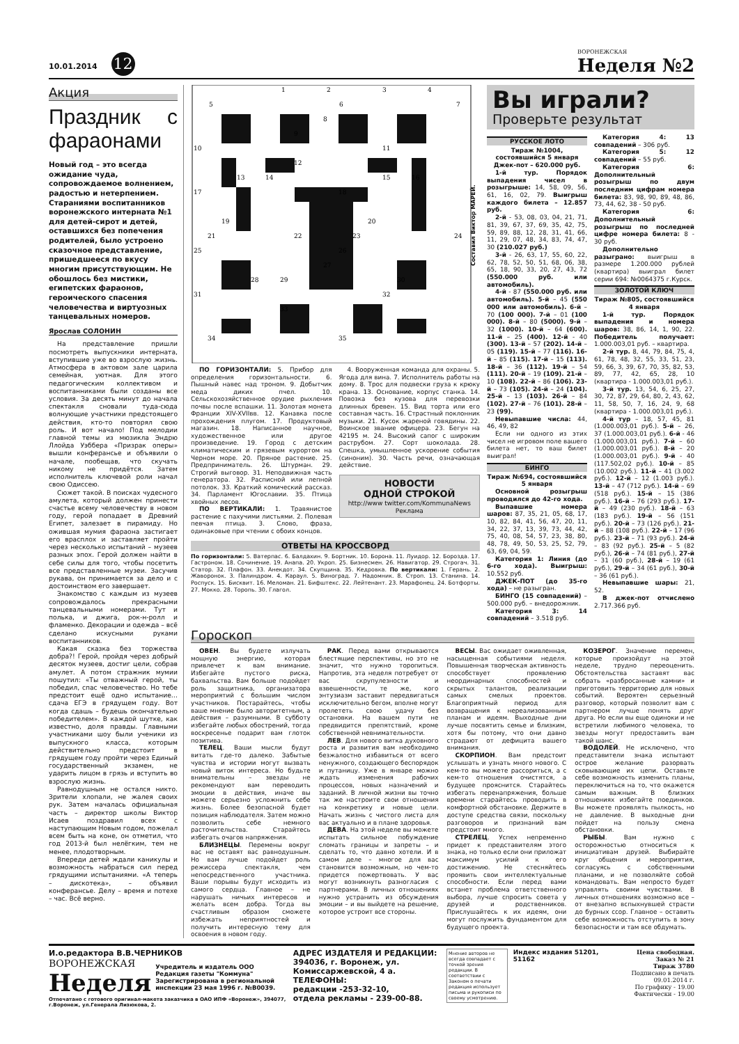10.01.2014 12
ВОРОНЕЖСКАЯ
Неделя №2
Акция
Праздник с фараонами
Новый год – это всегда ожидание чуда, сопровождаемое волнением, радостью и нетерпением. Стараниями воспитанников воронежского интерната №1 для детей-сирот и детей, оставшихся без попечения родителей, было устроено сказочное представление, пришедшееся по вкусу многим присутствующим. Не обошлось без мистики, египетских фараонов, героического спасения человечества и виртуозных танцевальных номеров.
Ярослав СОЛОНИН
На представление пришли посмотреть выпускники интерната, вступившие уже во взрослую жизнь. Атмосфера в актовом зале царила семейная, уютная. Для этого педагогическим коллективом и воспитанниками были созданы все условия. За десять минут до начала спектакля сновали туда-сюда волнующие участники предстоящего действия, кто-то повторял свою роль. И вот начало! Под мелодии главной темы из мюзикла Эндрю Ллойда Уэббера «Призрак оперы» вышли конферансье и объявили о начале, пообещав, что скучать никому не придётся. Затем исполнитель ключевой роли начал свою Одиссею.
Сюжет такой. В поисках чудесного амулета, который должен принести счастье всему человечеству в новом году, герой попадает в Древний Египет, залезает в пирамиду. Но ожившая мумия фараона застигает его врасплох и заставляет пройти через несколько испытаний – музеев разных эпох. Герой должен найти в себе силы для того, чтобы посетить все представленные музеи. Засучив рукава, он принимается за дело и с достоинством его завершает.
Знакомство с каждым из музеев сопровождалось прекрасными танцевальными номерами. Тут и полька, и джига, рок-н-ролл и фламенко. Декорации и одежда – всё сделано искусными руками воспитанников.
Какая сказка без торжества добра?! Герой, пройдя через добрый десяток музеев, достиг цели, собрав амулет. А потом стражник мумии пошутил: «Ты отважный герой, ты победил, спас человечество. Но тебе предстоит ещё одно испытание… сдача ЕГЭ в грядущем году. Вот когда сдашь – будешь окончательно победителем». В каждой шутке, как известно, доля правды. Главными участниками шоу были ученики из выпускного класса, которым действительно предстоит в грядущем году пройти через Единый государственный экзамен, не ударить лицом в грязь и вступить во взрослую жизнь.
Равнодушным не остался никто. Зрители хлопали, не жалея своих рук. Затем началась официальная часть – директор школы Виктор Исаев поздравил всех с наступающим Новым годом, пожелал всем быть на коне, он отметил, что год 2013-й был нелёгким, тем не менее, плодотворным.
Впереди детей ждали каникулы и возможность набраться сил перед грядущими испытаниями. «А теперь – дискотека», – объявил конферансье. Делу – время и потехе – час. Всё верно.
1
2
3
4
5
6
7
8
9
10
11
12
13
14
15
16
17
18
19
20
21
22
23
24
25
26
27
28
29
30
31
32
33
34
35
Составил Виктор МАРЕЙ.
ПО ГОРИЗОНТАЛИ: 5. Прибор для определения горизонтальности. 6. Пышный навес над троном. 9. Добытчик меда диких пчел. 10. Сельскохозяйственное орудие рыхления почвы после вспашки. 11. Золотая монета Франции XIV-XVIIвв. 12. Канавка после прохождения плугом. 17. Продуктовый магазин. 18. Написанное научное, художественное или другое произведение. 19. Город с детским климатическим и грязевым курортом на Черном море. 20. Пряное растение. 25. Предприниматель. 26. Штурман. 29. Строгий выговор. 31. Неподвижная часть генератора. 32. Расписной или лепной потолок. 33. Краткий комический рассказ. 34. Парламент Югославии. 35. Птица хвойных лесов.
ПО ВЕРТИКАЛИ: 1. Травянистое растение с пахучими листьями. 2. Полевая певчая птица. 3. Слово, фраза, одинаковые при чтении с обоих концов.
4. Вооруженная команда для охраны. 5. Ягода для вина. 7. Исполнитель работы на дому. 8. Трос для подвески груза к крюку крана. 13. Основание, корпус станка. 14. Повозка без кузова для перевозки длинных бревен. 15. Вид торта или его составная часть. 16. Страстный поклонник музыки. 21. Кусок жареной говядины. 22. Воинское звание офицера. 23. Бегун на 42195 м. 24. Высокий сапог с широким раструбом. 27. Сорт шоколада. 28. Спешка, умышленное ускорение события (синоним). 30. Часть речи, означающая действие.
НОВОСТИ
ОДНОЙ СТРОКОЙ
http://www twitter.com/KommunaNews
Реклама
ОТВЕТЫ НА КРОССВОРД
По горизонтали: 5. Ватерпас. 6. Балдахин. 9. Бортник. 10. Борона. 11. Луидор. 12. Борозда. 17. Гастроном. 18. Сочинение. 19. Анапа. 20. Укроп. 25. Бизнесмен. 26. Навигатор. 29. Строгач. 31. Статор. 32. Плафон. 33. Анекдот. 34. Скупщина. 35. Кедровка. По вертикали: 1. Герань. 2. Жаворонок. 3. Палиндром. 4. Караул. 5. Виноград. 7. Надомник. 8. Строп. 13. Станина. 14. Роспуск. 15. Бисквит. 16. Меломан. 21. Бифштекс. 22. Лейтенант. 23. Марафонец. 24. Ботфорты. 27. Мокко. 28. Торопь. 30. Глагол.
Вы играли?
Проверьте результат
РУССКОЕ ЛОТО
Тираж №1004, состоявшийся 5 января
Джек-пот – 620.000 руб.
1-й тур. Порядок выпадения чисел в розыгрыше: 14, 58, 09, 56, 61, 16, 02, 79. Выигрыш каждого билета – 12.857 руб.
2-й - 53, 08, 03, 04, 21, 71, 81, 39, 67, 37, 69, 35, 42, 75, 59, 89, 88, 12, 28, 31, 41, 66, 11, 29, 07, 48, 34, 83, 74, 47, 30 (210.027 руб.)
3-й - 26, 63, 17, 55, 60, 22, 62, 78, 52, 50, 51, 68, 06, 38, 65, 18, 90, 33, 20, 27, 43, 72 (550.000 руб. или автомобиль).
4-й - 87 (550.000 руб. или автомобиль). 5-й – 45 (550 000 или автомобиль). 6-й – 70 (100 000). 7-й – 01 (100 000). 8-й – 80 (5000). 9-й – 32 (1000). 10-й – 64 (600). 11-й – 25 (400). 12-й - 40 (300). 13-й – 57 (202). 14-й – 05 (119). 15-й – 77 (116). 16-й – 85 (115). 17-й – 15 (113). 18-й – 36 (112). 19-й – 54 (111). 20-й – 19 (109). 21-й – 10 (108). 22-й – 86 (106). 23-й – 73 (105). 24-й – 24 (104). 25-й – 13 (103). 26-й – 84 (102). 27-й – 76 (101). 28-й – 23 (99).
Невыпавшие числа: 44, 46, 49, 82
Если ни одного из этих чисел не игровом поле вашего билета нет, то ваш билет выиграл!
БИНГО
Тираж №694, состоявшийся 5 января
Основной розыгрыш проводился до 42-го хода.
Выпавшие номера шаров: 87, 35, 21, 05, 68, 17, 10, 82, 84, 41, 56, 47, 20, 11, 34, 22, 37, 13, 39, 73, 44, 42, 75, 40, 08, 54, 57, 23, 38, 80, 48, 78, 49, 50, 53, 25, 52, 79, 63, 69, 04, 59.
Категория 1: Линия (до 6-го хода). Выигрыш: 10.552 руб.
ДЖЕК-ПОТ (до 35-го хода) – не разыгран.
БИНГО (15 совпадений) – 500.000 руб. – внедорожник.
Категория 3: 14 совпадений – 3.518 руб.
Категория 4: 13 совпадений – 306 руб.
Категория 5: 12 совпадений – 55 руб.
Категория 6: Дополнительный розыгрыш по двум последним цифрам номера билета: 83, 98, 90, 89, 48, 86, 73, 44, 62, 38 - 50 руб.
Категория 6: Дополнительный розыгрыш по последней цифре номера билета: 8 - 30 руб.
Дополнительно разыграно: выигрыш в размере 1.200.000 рублей (квартира) выиграл билет серии 694: №0064375 г.Курск.
ЗОЛОТОЙ КЛЮЧ
Тираж №805, состоявшийся 4 января
1-й тур. Порядок выпадения и номера шаров: 38, 86, 14, 1, 90, 22. Победитель получает: 1.000.003,01 руб. – квартира.
2-й тур. 8, 44, 79, 84, 75, 4, 61, 78, 48, 32, 55, 33, 51, 23, 59, 66, 3, 39, 67, 70, 35, 82, 53, 89, 77, 42, 65, 28, 10 (квартира - 1.000.003,01 руб.).
3-й тур. 13, 54, 6, 25, 27, 30, 72, 87, 29, 64, 80, 2, 43, 62, 11, 58, 50, 7, 16, 24, 9, 68 (квартира - 1.000.003,01 руб.).
4-й тур – 18, 57, 45, 81 (1.000.003,01 руб.). 5-й – 26, 37 (1.000.003,01 руб.). 6-й - 46 (1.000.003,01 руб.). 7-й – 60 (1.000.003,01 руб.). 8-й – 20 (1.000.003,01 руб.). 9-й - 40 (117.502,02 руб.). 10-й – 85 (10.002 руб.). 11-й – 41 (3.002 руб.). 12-й – 12 (1.003 руб.). 13-й – 47 (712 руб.). 14-й – 69 (518 руб.). 15-й – 15 (386 руб.). 16-й – 76 (293 руб.). 17-й – 49 (230 руб.). 18-й – 63 (183 руб.). 19-й – 56 (151 руб.). 20-й – 73 (126 руб.). 21-й – 88 (108 руб.). 22-й – 17 (96 руб.). 23-й – 71 (93 руб.). 24-й – 83 (92 руб.). 25-й – 5 (82 руб.), 26-й – 74 (81 руб.), 27-й – 31 (60 руб.), 28-й – 19 (61 руб.), 29-й – 34 (61 руб.), 30-й – 36 (61 руб.).
Невыпавшие шары: 21, 52.
В джек-пот отчислено 2.717.366 руб.
Гороскоп
ОВЕН. Вы будете излучать мощную энергию, которая привлечет к вам внимание. Избегайте пустого риска, бахвальства. Вам больше подойдет роль защитника, организатора мероприятий с большим числом участников. Постарайтесь, чтобы ваше мнение было авторитетным, а действия – разумными. В субботу избегайте любых обострений, тогда воскресенье подарит вам глоток позитива.
ТЕЛЕЦ. Ваши мысли будут витать где-то далеко. Забытые чувства и истории могут вызвать новый виток интереса. Но будьте внимательны – звезды не рекомендуют вам переводить эмоции в действия, иначе вы можете серьезно усложнить себе жизнь. Более безопасной будет позиция наблюдателя. Затем можно позволить себе немного расточительства. Старайтесь избегать очагов напряжения.
БЛИЗНЕЦЫ. Перемены вокруг вас не оставят вас равнодушным. Но вам лучше подойдет роль режиссера спектакля, чем непосредственного участника. Ваши порывы будут исходить из самого сердца. Главное – не нарушать ничьих интересов и желать всем добра. Тогда вы счастливым образом сможете избежать неприятностей и получить интересную тему для освоения в новом году.
РАК. Перед вами открываются блестящие перспективы, но это не значит, что нужно торопиться. Напротив, эта неделя потребует от вас скрупулезности и взвешенности, те же, кого энтузиазм заставит передвигаться исключительно бегом, вполне могут пролететь свою удачу без остановки. На вашем пути не предвидится препятствий, кроме собственной невнимательности.
ЛЕВ. Для нового витка духовного роста и развития вам необходимо безжалостно избавиться от всего ненужного, создающего беспорядок и путаницу. Уже в январе можно ждать изменения рабочих процессов, новых назначений и заданий. В личной жизни вы точно так же настроите свои отношения на конкретику и новые цели. Начать жизнь с чистого листа для вас актуально и в плане здоровья.
ДЕВА. На этой неделе вы можете испытать сильное побуждение сломать границы и запреты – и сделать то, что давно хотели. И в самом деле – многое для вас становится возможным, но чем-то придется пожертвовать. У вас могут возникнуть разногласия с партнерами. В личных отношениях нужно устранить из обсуждения эмоции – и вы выйдете на решение, которое устроит все стороны.
ВЕСЫ. Вас ожидает оживленная, насыщенная событиями неделя. Повышенная творческая активность способствует проявлению неординарных способностей и скрытых талантов, реализации самых смелых проектов. Благоприятный период для возвращения к нереализованным планам и идеям. Выходные дни лучше посвятить семье и близким, хотя бы потому, что они давно страдают от дефицита вашего внимания.
СКОРПИОН. Вам предстоит услышать и узнать много нового. С кем-то вы можете рассориться, а с кем-то отношения очистятся, а будущее прояснится. Старайтесь избегать перенапряжения, больше времени старайтесь проводить в комфортной обстановке. Держите в доступе средства связи, поскольку разговоров и признаний вам предстоит много.
СТРЕЛЕЦ. Успех непременно придет к представителям этого знака, но только если они приложат максимум усилий к его достижению. Не стесняйтесь проявить свои интеллектуальные способности. Если перед вами встанет проблема ответственного выбора, лучше спросить совета у друзей и родственников. Прислушайтесь к их идеям, они могут послужить фундаментом для будущего проекта.
КОЗЕРОГ. Значение перемен, которые произойдут на этой неделе, трудно переоценить. Обстоятельства заставят вас собрать «разбросанные камни» и приготовить территорию для новых событий. Вероятен серьезный разговор, который позволит вам с партнером лучше понять друг друга. Но если вы еще одиноки и не встретили любимого человека, то звезды могут предоставить вам такой шанс.
ВОДОЛЕЙ. Не исключено, что представители знака испытают острое желание разорвать сковывающие их цепи. Оставьте себе возможность изменить планы, переключиться на то, что окажется самым важным. В близких отношениях избегайте поединков. Вы можете проявлять пылкость, но не давление. В выходные дни пойдет на пользу смена обстановки.
РЫБЫ. Вам нужно с осторожностью относиться к инициативам друзей. Выбирайте круг общения и мероприятия, согласуясь с собственными планами, и не позволяйте собой командовать. Вам непросто будет управлять своими чувствами. В личных отношениях возможно все – от внезапно вспыхнувшей страсти до бурных ссор. Главное – оставить себе возможность отступить в зону безопасности и там все обдумать.
И.о.редактора В.В.ЧЕРНИКОВ
ВОРОНЕЖСКАЯ
Неделя
Учредитель и издатель ООО Редакция газеты "Коммуна"
Зарегистрирована в региональной инспекции 23 мая 1996 г. №В0039.
Отпечатано с готового оригинал-макета заказчика в ОАО ИПФ «Воронеж», 394077, г.Воронеж, ул.Генерала Лизюкова, 2.
АДРЕС ИЗДАТЕЛЯ И РЕДАКЦИИ:
394036, г. Воронеж, ул. Комиссаржевской, 4 а.
ТЕЛЕФОНЫ:
редакции -253-32-10,
отдела рекламы - 239-00-88.
Мнение авторов не всегда совпадает с точкой зрения редакции. В соответствии с Законом о печати редакция использует письма и рукописи по своему усмотрению.
Индекс издания 51201, 51162 Цена свободная.
Заказ № 21
Тираж 3780
Подписано в печать 09.01.2014 г.
По графику - 19.00
Фактически - 19.00